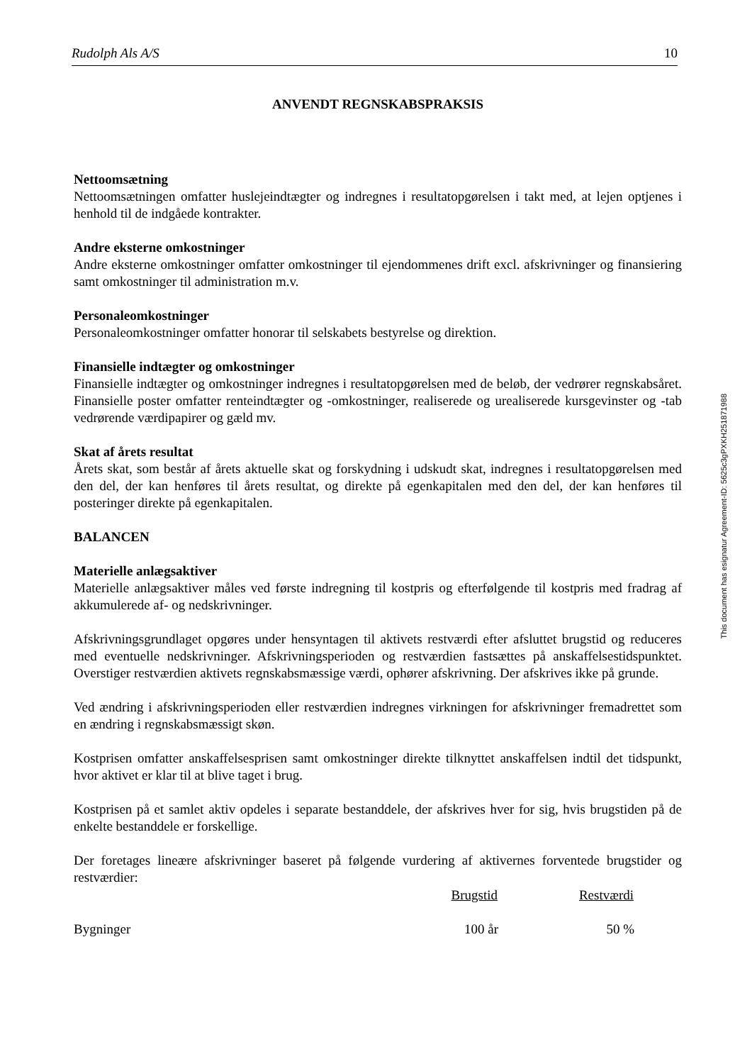Rudolph Als A/S 10
ANVENDT REGNSKABSPRAKSIS
Nettoomsætning
Nettoomsætningen omfatter huslejeindtægter og indregnes i resultatopgørelsen i takt med, at lejen optjenes i henhold til de indgåede kontrakter.
Andre eksterne omkostninger
Andre eksterne omkostninger omfatter omkostninger til ejendommenes drift excl. afskrivninger og finansiering samt omkostninger til administration m.v.
Personaleomkostninger
Personaleomkostninger omfatter honorar til selskabets bestyrelse og direktion.
Finansielle indtægter og omkostninger
Finansielle indtægter og omkostninger indregnes i resultatopgørelsen med de beløb, der vedrører regnskabsåret. Finansielle poster omfatter renteindtægter og -omkostninger, realiserede og urealiserede kursgevinster og -tab vedrørende værdipapirer og gæld mv.
Skat af årets resultat
Årets skat, som består af årets aktuelle skat og forskydning i udskudt skat, indregnes i resultatopgørelsen med den del, der kan henføres til årets resultat, og direkte på egenkapitalen med den del, der kan henføres til posteringer direkte på egenkapitalen.
BALANCEN
Materielle anlægsaktiver
Materielle anlægsaktiver måles ved første indregning til kostpris og efterfølgende til kostpris med fradrag af akkumulerede af- og nedskrivninger.
Afskrivningsgrundlaget opgøres under hensyntagen til aktivets restværdi efter afsluttet brugstid og reduceres med eventuelle nedskrivninger. Afskrivningsperioden og restværdien fastsættes på anskaffelsestidspunktet. Overstiger restværdien aktivets regnskabsmæssige værdi, ophører afskrivning. Der afskrives ikke på grunde.
Ved ændring i afskrivningsperioden eller restværdien indregnes virkningen for afskrivninger fremadrettet som en ændring i regnskabsmæssigt skøn.
Kostprisen omfatter anskaffelsesprisen samt omkostninger direkte tilknyttet anskaffelsen indtil det tidspunkt, hvor aktivet er klar til at blive taget i brug.
Kostprisen på et samlet aktiv opdeles i separate bestanddele, der afskrives hver for sig, hvis brugstiden på de enkelte bestanddele er forskellige.
Der foretages lineære afskrivninger baseret på følgende vurdering af aktivernes forventede brugstider og restværdier:
| | Brugstid | Restværdi |
| --- | --- | --- |
| Bygninger | 100 år | 50 % |
This document has esignatur Agreement-ID: 5625c3gPXKH251871988